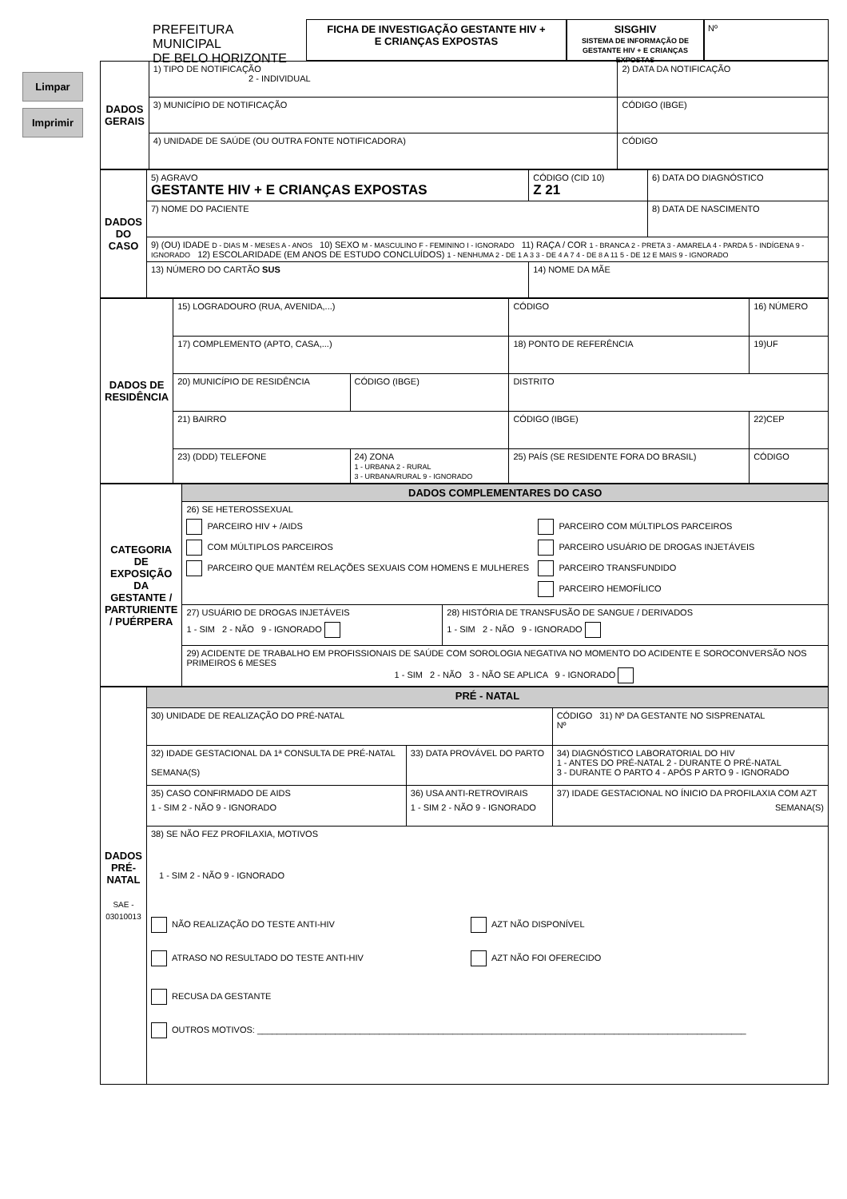Limpar
Imprimir
PREFEITURA MUNICIPAL
DE BELO HORIZONTE
FICHA DE INVESTIGAÇÃO GESTANTE HIV +
E CRIANÇAS EXPOSTAS
SISGHIV
SISTEMA DE INFORMAÇÃO DE GESTANTE HIV + E CRIANÇAS EXPOSTAS
Nº
| DADOS GERAIS | 1) TIPO DE NOTIFICAÇÃO 2 - INDIVIDUAL | 2) DATA DA NOTIFICAÇÃO |
| | 3) MUNICÍPIO DE NOTIFICAÇÃO | CÓDIGO (IBGE) |
| | 4) UNIDADE DE SAÚDE (OU OUTRA FONTE NOTIFICADORA) | CÓDIGO |
| DADOS DO CASO | 5) AGRAVO GESTANTE HIV + E CRIANÇAS EXPOSTAS | CÓDIGO (CID 10) Z 21 | 6) DATA DO DIAGNÓSTICO |
| | 7) NOME DO PACIENTE | | 8) DATA DE NASCIMENTO |
| | 9) (OU) IDADE D - DIAS M - MESES A - ANOS 10) SEXO M - MASCULINO F - FEMININO I - IGNORADO 11) RAÇA / COR 1 - BRANCA 2 - PRETA 3 - AMARELA 4 - PARDA 5 - INDÍGENA 9 - IGNORADO 12) ESCOLARIDADE (EM ANOS DE ESTUDO CONCLUÍDOS) 1 - NENHUMA 2 - DE 1 A 3 3 - DE 4 A 7 4 - DE 8 A 11 5 - DE 12 E MAIS 9 - IGNORADO | | |
| | 13) NÚMERO DO CARTÃO SUS | 14) NOME DA MÃE | |
| DADOS DE RESIDÊNCIA | 15) LOGRADOURO (RUA, AVENIDA,...) | | | CÓDIGO | 16) NÚMERO |
| | 17) COMPLEMENTO (APTO, CASA,...) | | 18) PONTO DE REFERÊNCIA | | 19)UF |
| | 20) MUNICÍPIO DE RESIDÊNCIA | CÓDIGO (IBGE) | DISTRITO | | |
| | 21) BAIRRO | | CÓDIGO (IBGE) | | 22)CEP |
| | 23) (DDD) TELEFONE | 24) ZONA 1 - URBANA 2 - RURAL 3 - URBANA/RURAL 9 - IGNORADO | 25) PAÍS (SE RESIDENTE FORA DO BRASIL) | | CÓDIGO |
| CATEGORIA DE EXPOSIÇÃO DA GESTANTE / PARTURIENTE / PUÉRPERA | DADOS COMPLEMENTARES DO CASO | |
| | 26) SE HETEROSSEXUAL PARCEIRO HIV + /AIDS COM MÚLTIPLOS PARCEIROS PARCEIRO QUE MANTÉM RELAÇÕES SEXUAIS COM HOMENS E MULHERES PARCEIRO COM MÚLTIPLOS PARCEIROS PARCEIRO USUÁRIO DE DROGAS INJETÁVEIS PARCEIRO TRANSFUNDIDO PARCEIRO HEMOFÍLICO | |
| | 27) USUÁRIO DE DROGAS INJETÁVEIS 1 - SIM 2 - NÃO 9 - IGNORADO | 28) HISTÓRIA DE TRANSFUSÃO DE SANGUE / DERIVADOS 1 - SIM 2 - NÃO 9 - IGNORADO |
| | 29) ACIDENTE DE TRABALHO EM PROFISSIONAIS DE SAÚDE COM SOROLOGIA NEGATIVA NO MOMENTO DO ACIDENTE E SOROCONVERSÃO NOS PRIMEIROS 6 MESES 1 - SIM 2 - NÃO 3 - NÃO SE APLICA 9 - IGNORADO | |
| DADOS PRÉ-NATAL SAE - 03010013 | PRÉ - NATAL | | |
| | 30) UNIDADE DE REALIZAÇÃO DO PRÉ-NATAL | | CÓDIGO 31) Nº DA GESTANTE NO SISPRENATAL Nº |
| | 32) IDADE GESTACIONAL DA 1ª CONSULTA DE PRÉ-NATAL SEMANA(S) | 33) DATA PROVÁVEL DO PARTO | 34) DIAGNÓSTICO LABORATORIAL DO HIV 1 - ANTES DO PRÉ-NATAL 2 - DURANTE O PRÉ-NATAL 3 - DURANTE O PARTO 4 - APÓS P ARTO 9 - IGNORADO |
| | 35) CASO CONFIRMADO DE AIDS 1 - SIM 2 - NÃO 9 - IGNORADO | 36) USA ANTI-RETROVIRAIS 1 - SIM 2 - NÃO 9 - IGNORADO | 37) IDADE GESTACIONAL NO ÍNICIO DA PROFILAXIA COM AZT SEMANA(S) |
| | 38) SE NÃO FEZ PROFILAXIA, MOTIVOS 1 - SIM 2 - NÃO 9 - IGNORADO NÃO REALIZAÇÃO DO TESTE ANTI-HIV ATRASO NO RESULTADO DO TESTE ANTI-HIV AZT NÃO DISPONÍVEL AZT NÃO FOI OFERECIDO RECUSA DA GESTANTE OUTROS MOTIVOS: ____________________________________________________________________________________________________ | | |